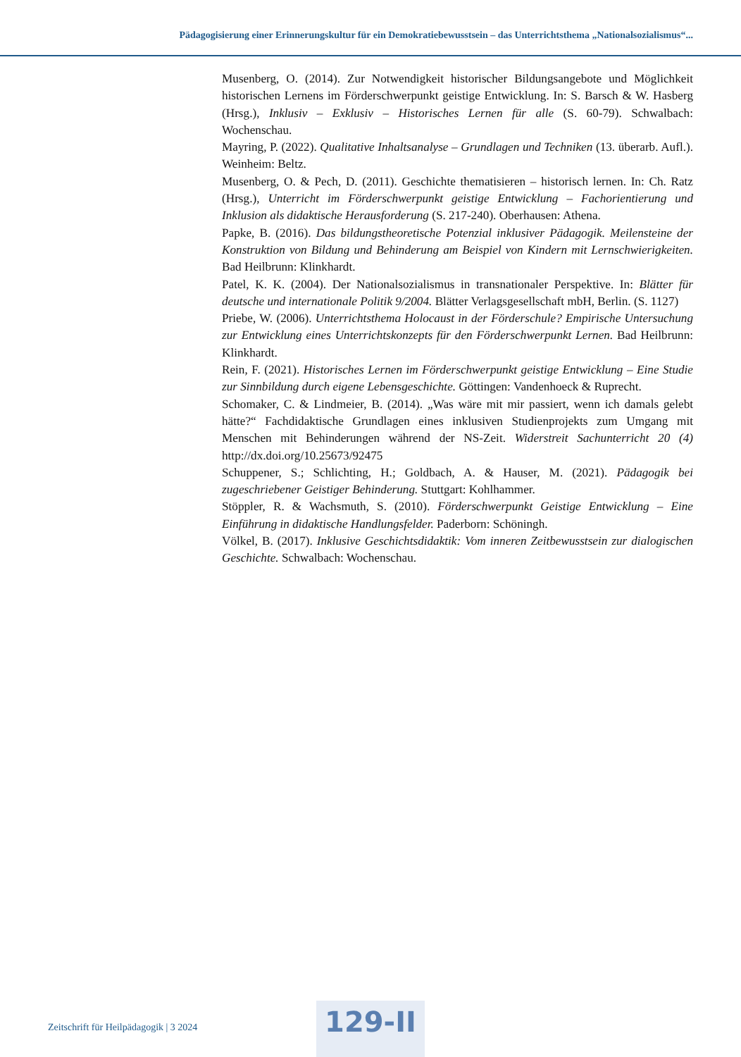Pädagogisierung einer Erinnerungskultur für ein Demokratiebewusstsein – das Unterrichtsthema „Nationalsozialismus“...
Musenberg, O. (2014). Zur Notwendigkeit historischer Bildungsangebote und Möglichkeit historischen Lernens im Förderschwerpunkt geistige Entwicklung. In: S. Barsch & W. Hasberg (Hrsg.), Inklusiv – Exklusiv – Historisches Lernen für alle (S. 60-79). Schwalbach: Wochenschau.
Mayring, P. (2022). Qualitative Inhaltsanalyse – Grundlagen und Techniken (13. überarb. Aufl.). Weinheim: Beltz.
Musenberg, O. & Pech, D. (2011). Geschichte thematisieren – historisch lernen. In: Ch. Ratz (Hrsg.), Unterricht im Förderschwerpunkt geistige Entwicklung – Fachorientierung und Inklusion als didaktische Herausforderung (S. 217-240). Oberhausen: Athena.
Papke, B. (2016). Das bildungstheoretische Potenzial inklusiver Pädagogik. Meilensteine der Konstruktion von Bildung und Behinderung am Beispiel von Kindern mit Lernschwierigkeiten. Bad Heilbrunn: Klinkhardt.
Patel, K. K. (2004). Der Nationalsozialismus in transnationaler Perspektive. In: Blätter für deutsche und internationale Politik 9/2004. Blätter Verlagsgesellschaft mbH, Berlin. (S. 1127)
Priebe, W. (2006). Unterrichtsthema Holocaust in der Förderschule? Empirische Untersuchung zur Entwicklung eines Unterrichtskonzepts für den Förderschwerpunkt Lernen. Bad Heilbrunn: Klinkhardt.
Rein, F. (2021). Historisches Lernen im Förderschwerpunkt geistige Entwicklung – Eine Studie zur Sinnbildung durch eigene Lebensgeschichte. Göttingen: Vandenhoeck & Ruprecht.
Schomaker, C. & Lindmeier, B. (2014). „Was wäre mit mir passiert, wenn ich damals gelebt hätte?“ Fachdidaktische Grundlagen eines inklusiven Studienprojekts zum Umgang mit Menschen mit Behinderungen während der NS-Zeit. Widerstreit Sachunterricht 20 (4) http://dx.doi.org/10.25673/92475
Schuppener, S.; Schlichting, H.; Goldbach, A. & Hauser, M. (2021). Pädagogik bei zugeschriebener Geistiger Behinderung. Stuttgart: Kohlhammer.
Stöppler, R. & Wachsmuth, S. (2010). Förderschwerpunkt Geistige Entwicklung – Eine Einführung in didaktische Handlungsfelder. Paderborn: Schöningh.
Völkel, B. (2017). Inklusive Geschichtsdidaktik: Vom inneren Zeitbewusstsein zur dialogischen Geschichte. Schwalbach: Wochenschau.
Zeitschrift für Heilpädagogik | 3 2024
129-II